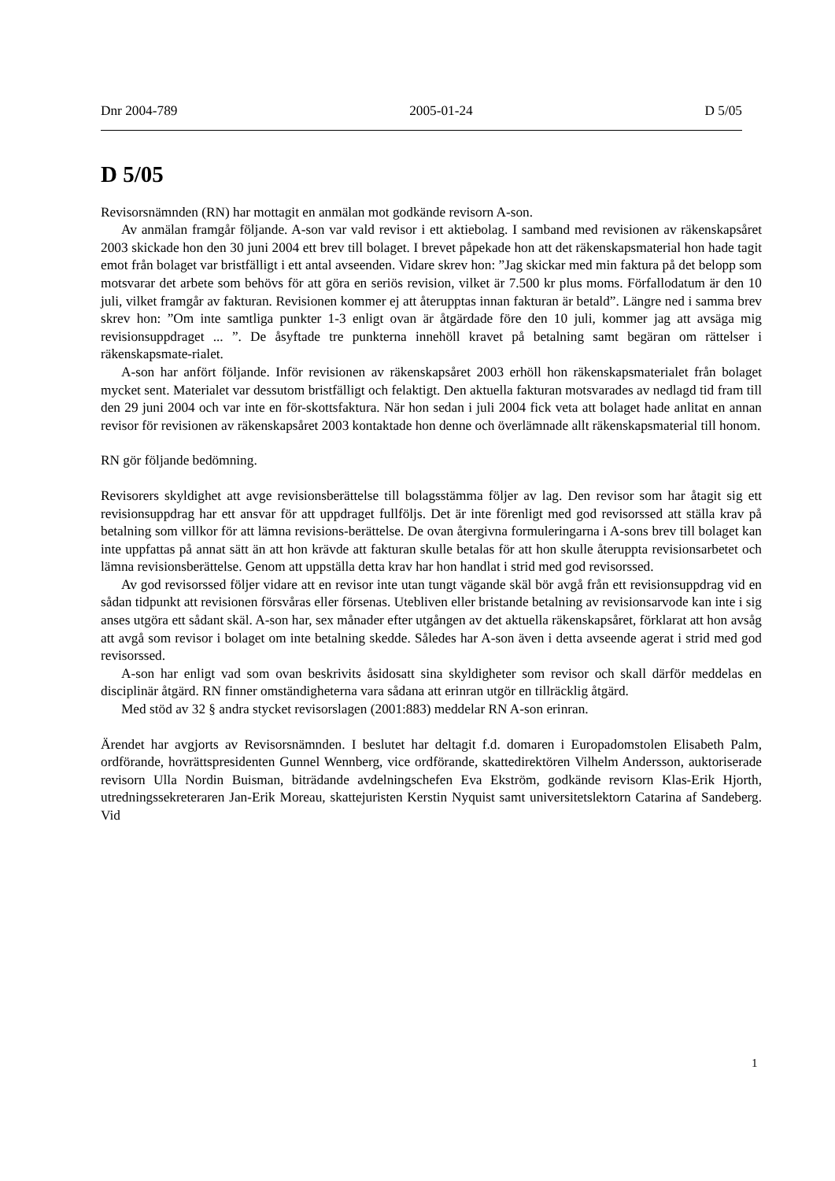Dnr 2004-789 2005-01-24 D 5/05
D 5/05
Revisorsnämnden (RN) har mottagit en anmälan mot godkände revisorn A-son.
Av anmälan framgår följande. A-son var vald revisor i ett aktiebolag. I samband med revisionen av räkenskapsåret 2003 skickade hon den 30 juni 2004 ett brev till bolaget. I brevet påpekade hon att det räkenskapsmaterial hon hade tagit emot från bolaget var bristfälligt i ett antal avseenden. Vidare skrev hon: ”Jag skickar med min faktura på det belopp som motsvarar det arbete som behövs för att göra en seriös revision, vilket är 7.500 kr plus moms. Förfallodatum är den 10 juli, vilket framgår av fakturan. Revisionen kommer ej att återupptas innan fakturan är betald”. Längre ned i samma brev skrev hon: ”Om inte samtliga punkter 1-3 enligt ovan är åtgärdade före den 10 juli, kommer jag att avsäga mig revisionsuppdraget ... ”. De åsyftade tre punkterna innehöll kravet på betalning samt begäran om rättelser i räkenskapsmate-rialet.
A-son har anfört följande. Inför revisionen av räkenskapsåret 2003 erhöll hon räkenskapsmaterialet från bolaget mycket sent. Materialet var dessutom bristfälligt och felaktigt. Den aktuella fakturan motsvarades av nedlagd tid fram till den 29 juni 2004 och var inte en för-skottsfaktura. När hon sedan i juli 2004 fick veta att bolaget hade anlitat en annan revisor för revisionen av räkenskapsåret 2003 kontaktade hon denne och överlämnade allt räkenskapsmaterial till honom.
RN gör följande bedömning.
Revisorers skyldighet att avge revisionsberättelse till bolagsstämma följer av lag. Den revisor som har åtagit sig ett revisionsuppdrag har ett ansvar för att uppdraget fullföljs. Det är inte förenligt med god revisorssed att ställa krav på betalning som villkor för att lämna revisions-berättelse. De ovan återgivna formuleringarna i A-sons brev till bolaget kan inte uppfattas på annat sätt än att hon krävde att fakturan skulle betalas för att hon skulle återuppta revisionsarbetet och lämna revisionsberättelse. Genom att uppställa detta krav har hon handlat i strid med god revisorssed.
Av god revisorssed följer vidare att en revisor inte utan tungt vägande skäl bör avgå från ett revisionsuppdrag vid en sådan tidpunkt att revisionen försvåras eller försenas. Utebliven eller bristande betalning av revisionsarvode kan inte i sig anses utgöra ett sådant skäl. A-son har, sex månader efter utgången av det aktuella räkenskapsåret, förklarat att hon avsåg att avgå som revisor i bolaget om inte betalning skedde. Således har A-son även i detta avseende agerat i strid med god revisorssed.
A-son har enligt vad som ovan beskrivits åsidosatt sina skyldigheter som revisor och skall därför meddelas en disciplinär åtgärd. RN finner omständigheterna vara sådana att erinran utgör en tillräcklig åtgärd.
Med stöd av 32 § andra stycket revisorslagen (2001:883) meddelar RN A-son erinran.
Ärendet har avgjorts av Revisorsnämnden. I beslutet har deltagit f.d. domaren i Europadomstolen Elisabeth Palm, ordförande, hovrättspresidenten Gunnel Wennberg, vice ordförande, skattedirektören Vilhelm Andersson, auktoriserade revisorn Ulla Nordin Buisman, biträdande avdelningschefen Eva Ekström, godkände revisorn Klas-Erik Hjorth, utredningssekreteraren Jan-Erik Moreau, skattejuristen Kerstin Nyquist samt universitetslektorn Catarina af Sandeberg. Vid
1